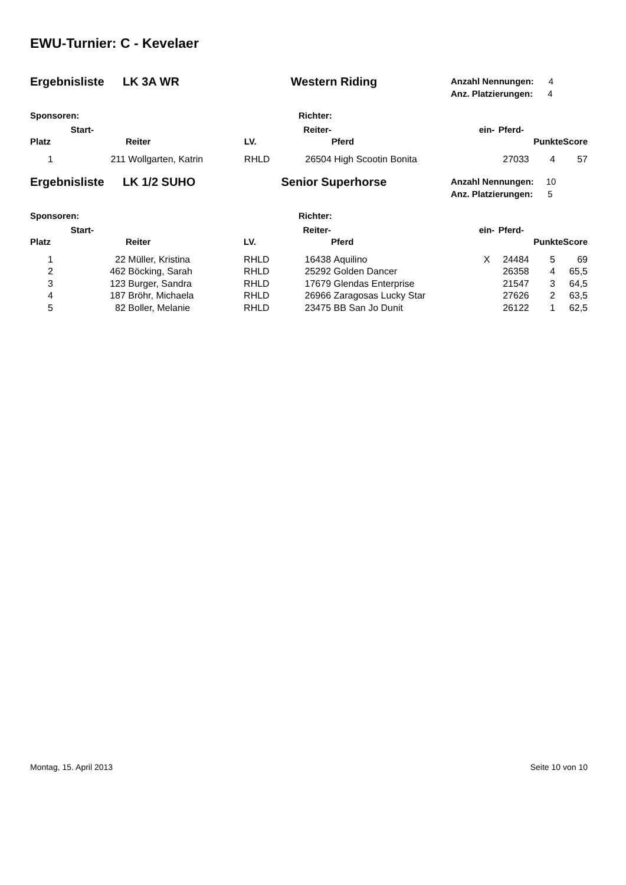EWU-Turnier: C - Kevelaer
Ergebnisliste LK 3A WR Western Riding
Anzahl Nennungen: 4
Anz. Platzierungen: 4
Sponsoren: Richter:
| | Start- | | | Reiter- | | ein- | Pferd- | | |
| --- | --- | --- | --- | --- | --- | --- | --- | --- | --- |
| Platz | | Reiter | LV. | | Pferd | | | Punkte | Score |
| 1 | 211 | Wollgarten, Katrin | RHLD | 26504 | High Scootin Bonita | | 27033 | 4 | 57 |
Ergebnisliste LK 1/2 SUHO Senior Superhorse
Anzahl Nennungen: 10
Anz. Platzierungen: 5
Sponsoren: Richter:
| | Start- | | | Reiter- | | ein- | Pferd- | | |
| --- | --- | --- | --- | --- | --- | --- | --- | --- | --- |
| Platz | | Reiter | LV. | | Pferd | | | Punkte | Score |
| 1 | 22 | Müller, Kristina | RHLD | 16438 | Aquilino | X | 24484 | 5 | 69 |
| 2 | 462 | Böcking, Sarah | RHLD | 25292 | Golden Dancer | | 26358 | 4 | 65,5 |
| 3 | 123 | Burger, Sandra | RHLD | 17679 | Glendas Enterprise | | 21547 | 3 | 64,5 |
| 4 | 187 | Bröhr, Michaela | RHLD | 26966 | Zaragosas Lucky Star | | 27626 | 2 | 63,5 |
| 5 | 82 | Boller, Melanie | RHLD | 23475 | BB San Jo Dunit | | 26122 | 1 | 62,5 |
Montag, 15. April 2013 Seite 10 von 10